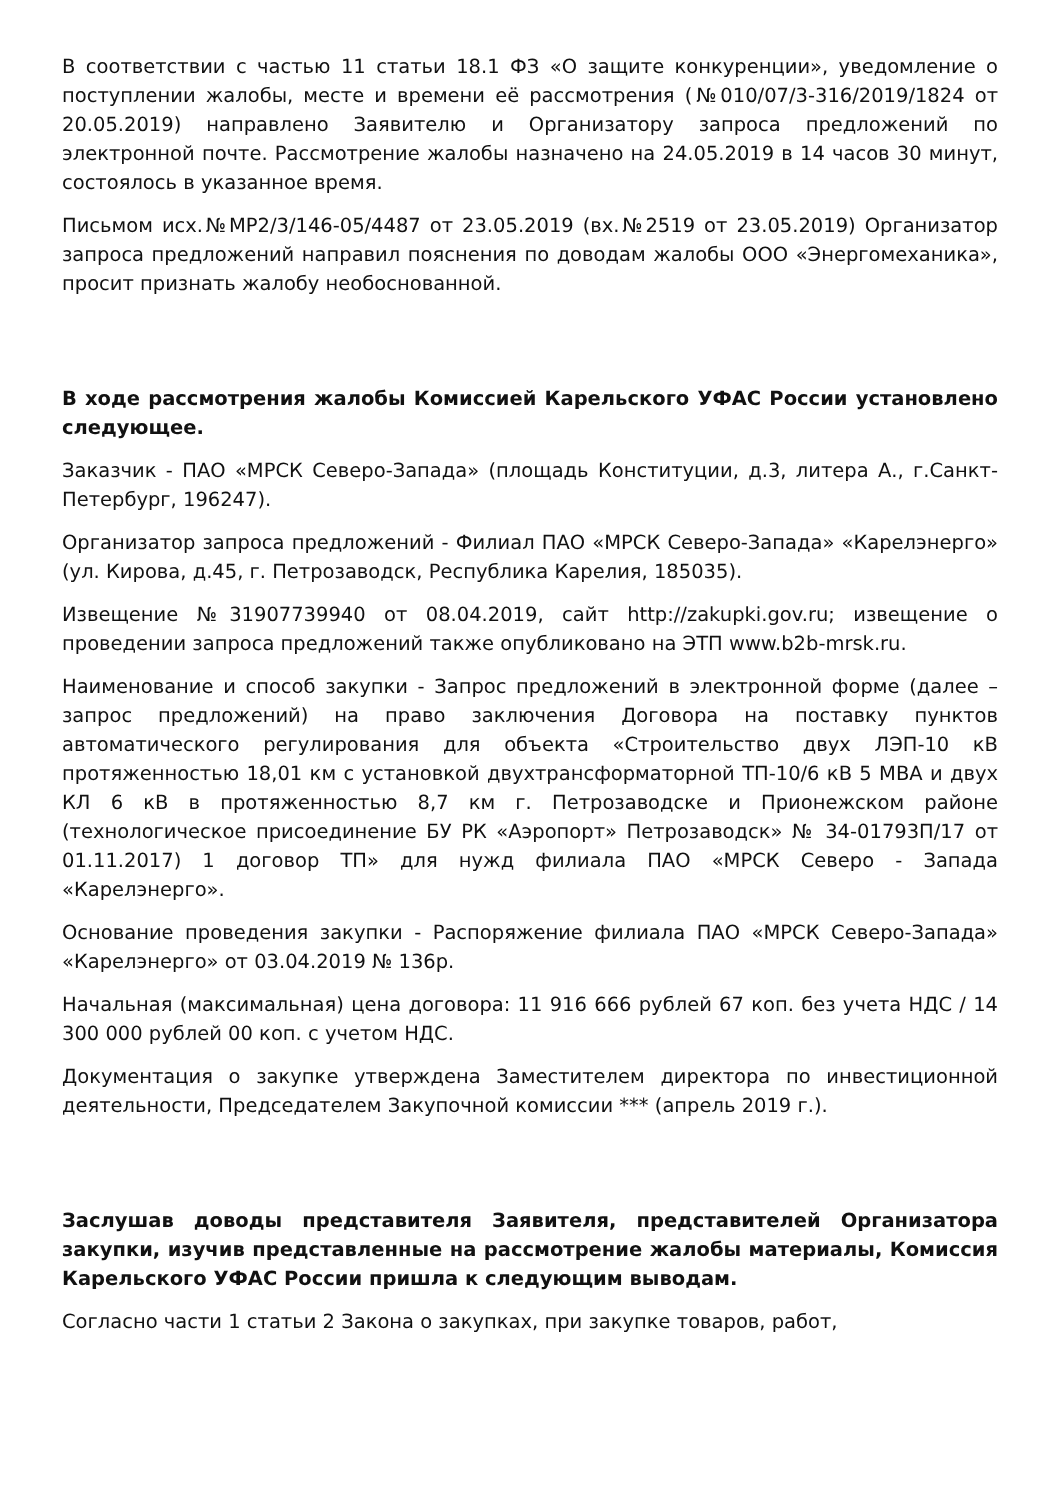В соответствии с частью 11 статьи 18.1 ФЗ «О защите конкуренции», уведомление о поступлении жалобы, месте и времени её рассмотрения (№010/07/3-316/2019/1824 от 20.05.2019) направлено Заявителю и Организатору запроса предложений по электронной почте. Рассмотрение жалобы назначено на 24.05.2019 в 14 часов 30 минут, состоялось в указанное время.
Письмом исх.№МР2/3/146-05/4487 от 23.05.2019 (вх.№2519 от 23.05.2019) Организатор запроса предложений направил пояснения по доводам жалобы ООО «Энергомеханика», просит признать жалобу необоснованной.
В ходе рассмотрения жалобы Комиссией Карельского УФАС России установлено следующее.
Заказчик - ПАО «МРСК Северо-Запада» (площадь Конституции, д.3, литера А., г.Санкт-Петербург, 196247).
Организатор запроса предложений - Филиал ПАО «МРСК Северо-Запада» «Карелэнерго» (ул. Кирова, д.45, г. Петрозаводск, Республика Карелия, 185035).
Извещение №31907739940 от 08.04.2019, сайт http://zakupki.gov.ru; извещение о проведении запроса предложений также опубликовано на ЭТП www.b2b-mrsk.ru.
Наименование и способ закупки - Запрос предложений в электронной форме (далее – запрос предложений) на право заключения Договора на поставку пунктов автоматического регулирования для объекта «Строительство двух ЛЭП-10 кВ протяженностью 18,01 км с установкой двухтрансформаторной ТП-10/6 кВ 5 МВА и двух КЛ 6 кВ в протяженностью 8,7 км г. Петрозаводске и Прионежском районе (технологическое присоединение БУ РК «Аэропорт» Петрозаводск» № 34-01793П/17 от 01.11.2017) 1 договор ТП» для нужд филиала ПАО «МРСК Северо - Запада «Карелэнерго».
Основание проведения закупки - Распоряжение филиала ПАО «МРСК Северо-Запада» «Карелэнерго» от 03.04.2019 № 136р.
Начальная (максимальная) цена договора: 11 916 666 рублей 67 коп. без учета НДС / 14 300 000 рублей 00 коп. с учетом НДС.
Документация о закупке утверждена Заместителем директора по инвестиционной деятельности, Председателем Закупочной комиссии *** (апрель 2019 г.).
Заслушав доводы представителя Заявителя, представителей Организатора закупки, изучив представленные на рассмотрение жалобы материалы, Комиссия Карельского УФАС России пришла к следующим выводам.
Согласно части 1 статьи 2 Закона о закупках, при закупке товаров, работ,